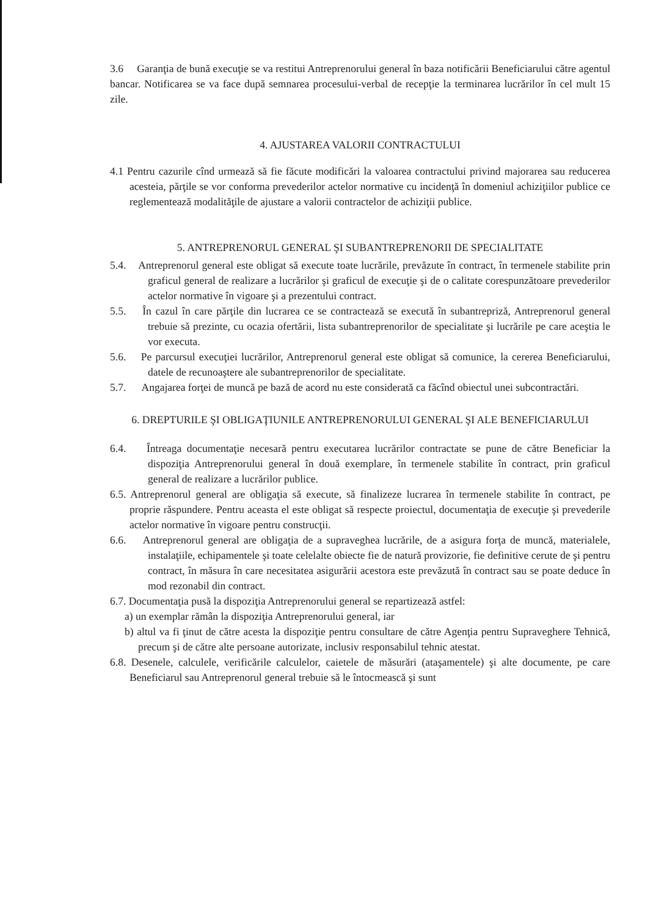3.6 Garanţia de bună execuţie se va restitui Antreprenorului general în baza notificării Beneficiarului către agentul bancar. Notificarea se va face după semnarea procesului-verbal de recepţie la terminarea lucrărilor în cel mult 15 zile.
4. AJUSTAREA VALORII CONTRACTULUI
4.1 Pentru cazurile cînd urmează să fie făcute modificări la valoarea contractului privind majorarea sau reducerea acesteia, părţile se vor conforma prevederilor actelor normative cu incidenţă în domeniul achiziţiilor publice ce reglementează modalităţile de ajustare a valorii contractelor de achiziţii publice.
5. ANTREPRENORUL GENERAL ŞI SUBANTREPRENORII DE SPECIALITATE
5.4. Antreprenorul general este obligat să execute toate lucrările, prevăzute în contract, în termenele stabilite prin graficul general de realizare a lucrărilor şi graficul de execuţie şi de o calitate corespunzătoare prevederilor actelor normative în vigoare şi a prezentului contract.
5.5. În cazul în care părţile din lucrarea ce se contractează se execută în subantrepriză, Antreprenorul general trebuie să prezinte, cu ocazia ofertării, lista subantreprenorilor de specialitate şi lucrările pe care aceştia le vor executa.
5.6. Pe parcursul execuţiei lucrărilor, Antreprenorul general este obligat să comunice, la cererea Beneficiarului, datele de recunoaştere ale subantreprenorilor de specialitate.
5.7. Angajarea forţei de muncă pe bază de acord nu este considerată ca făcînd obiectul unei subcontractări.
6. DREPTURILE ŞI OBLIGAŢIUNILE ANTREPRENORULUI GENERAL ŞI ALE BENEFICIARULUI
6.4. Întreaga documentaţie necesară pentru executarea lucrărilor contractate se pune de către Beneficiar la dispoziţia Antreprenorului general în două exemplare, în termenele stabilite în contract, prin graficul general de realizare a lucrărilor publice.
6.5. Antreprenorul general are obligaţia să execute, să finalizeze lucrarea în termenele stabilite în contract, pe proprie răspundere. Pentru aceasta el este obligat să respecte proiectul, documentaţia de execuţie şi prevederile actelor normative în vigoare pentru construcţii.
6.6. Antreprenorul general are obligaţia de a supraveghea lucrările, de a asigura forţa de muncă, materialele, instalaţiile, echipamentele şi toate celelalte obiecte fie de natură provizorie, fie definitive cerute de şi pentru contract, în măsura în care necesitatea asigurării acestora este prevăzută în contract sau se poate deduce în mod rezonabil din contract.
6.7. Documentaţia pusă la dispoziţia Antreprenorului general se repartizează astfel:
a) un exemplar rămân la dispoziţia Antreprenorului general, iar
b) altul va fi ţinut de către acesta la dispoziţie pentru consultare de către Agenţia pentru Supraveghere Tehnică, precum şi de către alte persoane autorizate, inclusiv responsabilul tehnic atestat.
6.8. Desenele, calculele, verificările calculelor, caietele de măsurări (ataşamentele) şi alte documente, pe care Beneficiarul sau Antreprenorul general trebuie să le întocmească şi sunt